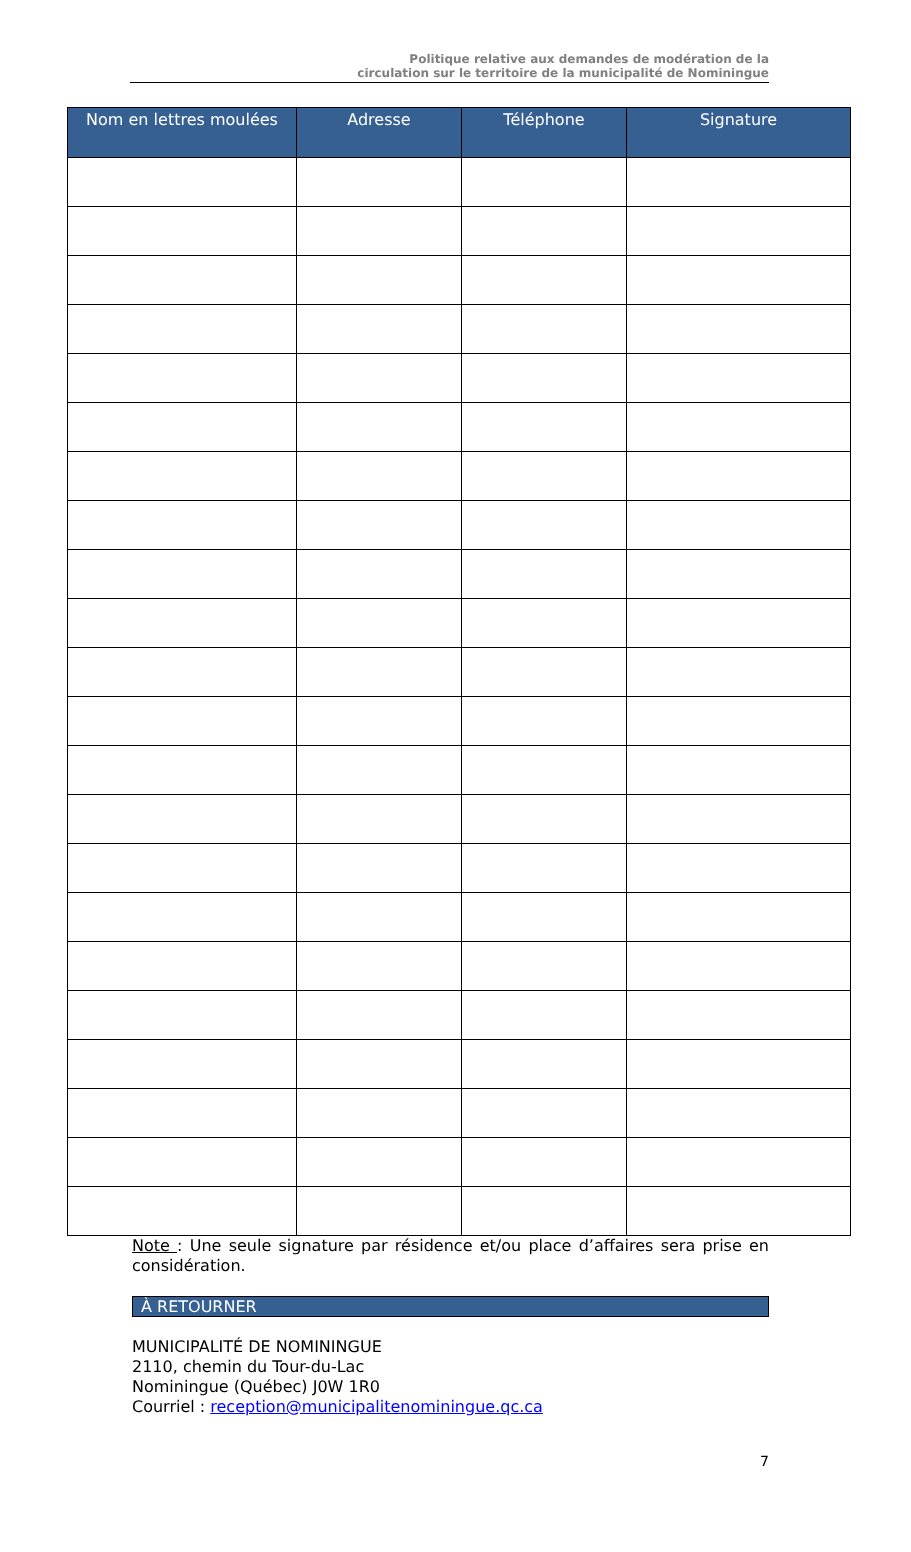Politique relative aux demandes de modération de la
circulation sur le territoire de la municipalité de Nominingue
| Nom en lettres moulées | Adresse | Téléphone | Signature |
| --- | --- | --- | --- |
Note : Une seule signature par résidence et/ou place d’affaires sera prise en considération.
À RETOURNER
MUNICIPALITÉ DE NOMININGUE
2110, chemin du Tour-du-Lac
Nominingue (Québec) J0W 1R0
Courriel : reception@municipalitenominingue.qc.ca
7